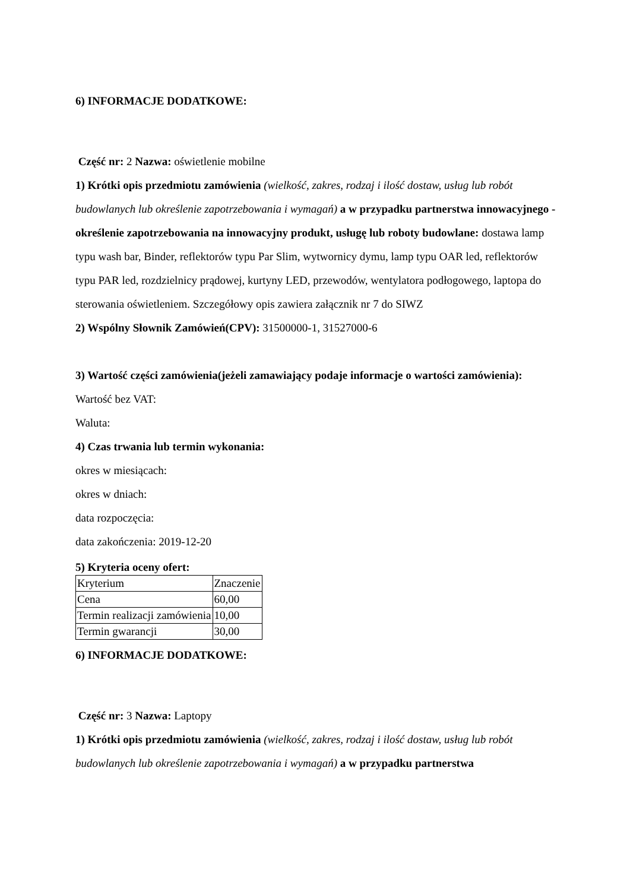6) INFORMACJE DODATKOWE:
Część nr: 2 Nazwa: oświetlenie mobilne
1) Krótki opis przedmiotu zamówienia (wielkość, zakres, rodzaj i ilość dostaw, usług lub robót budowlanych lub określenie zapotrzebowania i wymagań) a w przypadku partnerstwa innowacyjnego -określenie zapotrzebowania na innowacyjny produkt, usługę lub roboty budowlane: dostawa lamp typu wash bar, Binder, reflektorów typu Par Slim, wytwornicy dymu, lamp typu OAR led, reflektorów typu PAR led, rozdzielnicy prądowej, kurtyny LED, przewodów, wentylatora podłogowego, laptopa do sterowania oświetleniem. Szczegółowy opis zawiera załącznik nr 7 do SIWZ
2) Wspólny Słownik Zamówień(CPV): 31500000-1, 31527000-6
3) Wartość części zamówienia(jeżeli zamawiający podaje informacje o wartości zamówienia):
Wartość bez VAT:
Waluta:
4) Czas trwania lub termin wykonania:
okres w miesiącach:
okres w dniach:
data rozpoczęcia:
data zakończenia: 2019-12-20
5) Kryteria oceny ofert:
| Kryterium | Znaczenie |
| Cena | 60,00 |
| Termin realizacji zamówienia | 10,00 |
| Termin gwarancji | 30,00 |
6) INFORMACJE DODATKOWE:
Część nr: 3 Nazwa: Laptopy
1) Krótki opis przedmiotu zamówienia (wielkość, zakres, rodzaj i ilość dostaw, usług lub robót budowlanych lub określenie zapotrzebowania i wymagań) a w przypadku partnerstwa